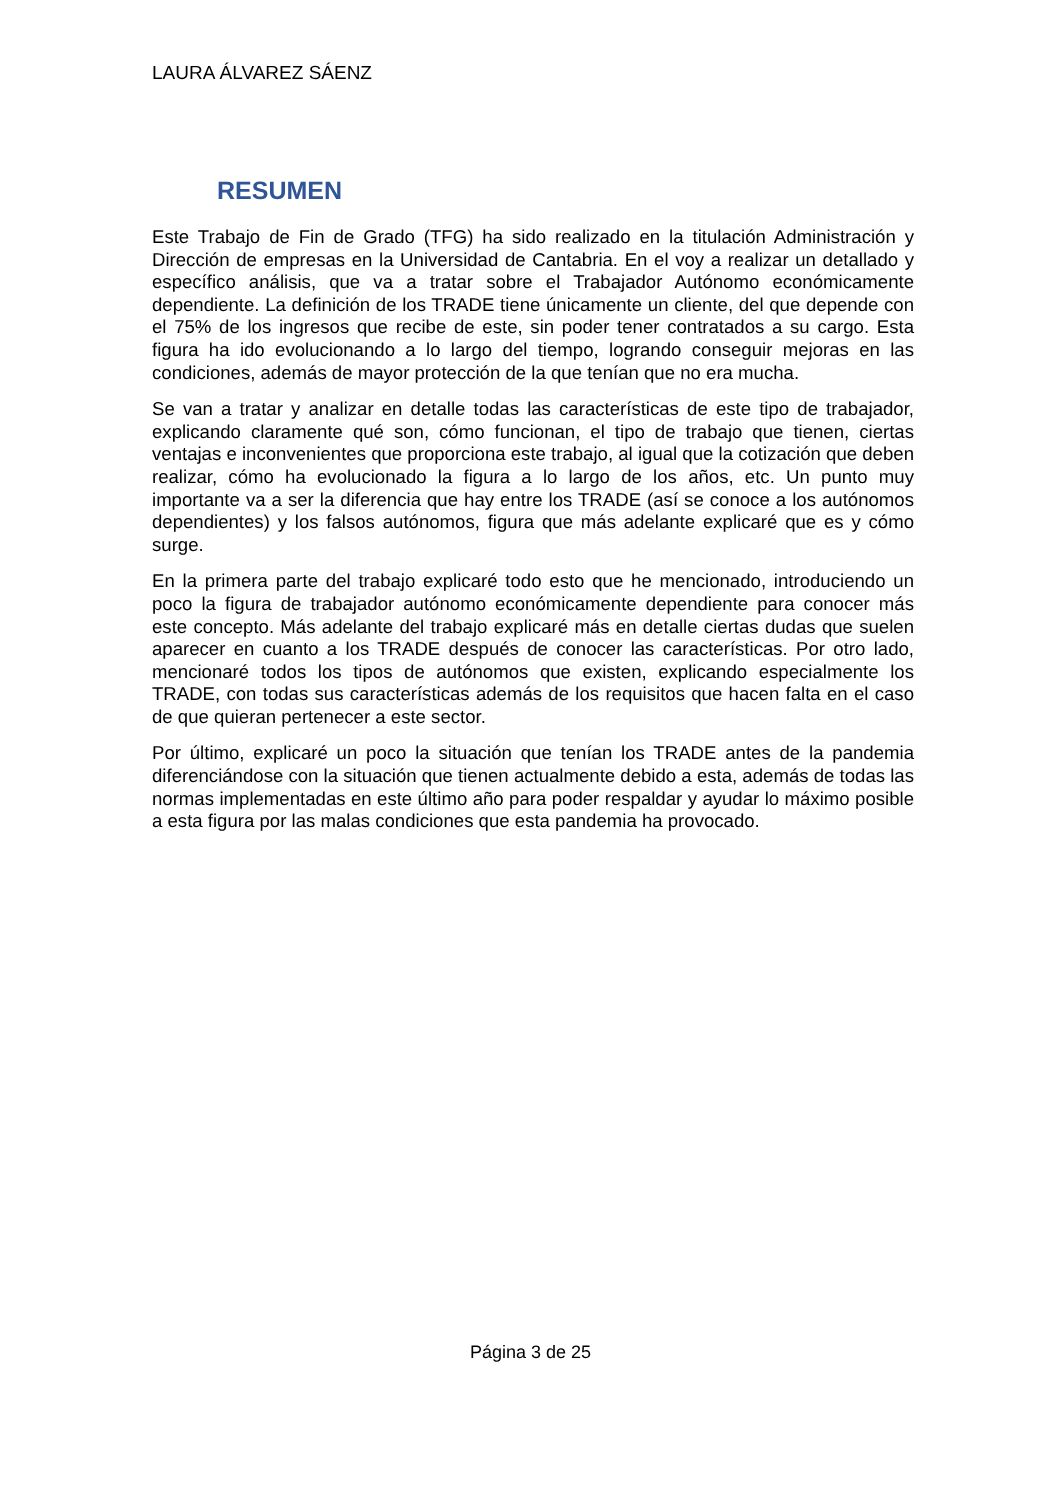LAURA ÁLVAREZ SÁENZ
RESUMEN
Este Trabajo de Fin de Grado (TFG) ha sido realizado en la titulación Administración y Dirección de empresas en la Universidad de Cantabria. En el voy a realizar un detallado y específico análisis, que va a tratar sobre el Trabajador Autónomo económicamente dependiente. La definición de los TRADE tiene únicamente un cliente, del que depende con el 75% de los ingresos que recibe de este, sin poder tener contratados a su cargo. Esta figura ha ido evolucionando a lo largo del tiempo, logrando conseguir mejoras en las condiciones, además de mayor protección de la que tenían que no era mucha.
Se van a tratar y analizar en detalle todas las características de este tipo de trabajador, explicando claramente qué son, cómo funcionan, el tipo de trabajo que tienen, ciertas ventajas e inconvenientes que proporciona este trabajo, al igual que la cotización que deben realizar, cómo ha evolucionado la figura a lo largo de los años, etc. Un punto muy importante va a ser la diferencia que hay entre los TRADE (así se conoce a los autónomos dependientes) y los falsos autónomos, figura que más adelante explicaré que es y cómo surge.
En la primera parte del trabajo explicaré todo esto que he mencionado, introduciendo un poco la figura de trabajador autónomo económicamente dependiente para conocer más este concepto. Más adelante del trabajo explicaré más en detalle ciertas dudas que suelen aparecer en cuanto a los TRADE después de conocer las características. Por otro lado, mencionaré todos los tipos de autónomos que existen, explicando especialmente los TRADE, con todas sus características además de los requisitos que hacen falta en el caso de que quieran pertenecer a este sector.
Por último, explicaré un poco la situación que tenían los TRADE antes de la pandemia diferenciándose con la situación que tienen actualmente debido a esta, además de todas las normas implementadas en este último año para poder respaldar y ayudar lo máximo posible a esta figura por las malas condiciones que esta pandemia ha provocado.
Página 3 de 25